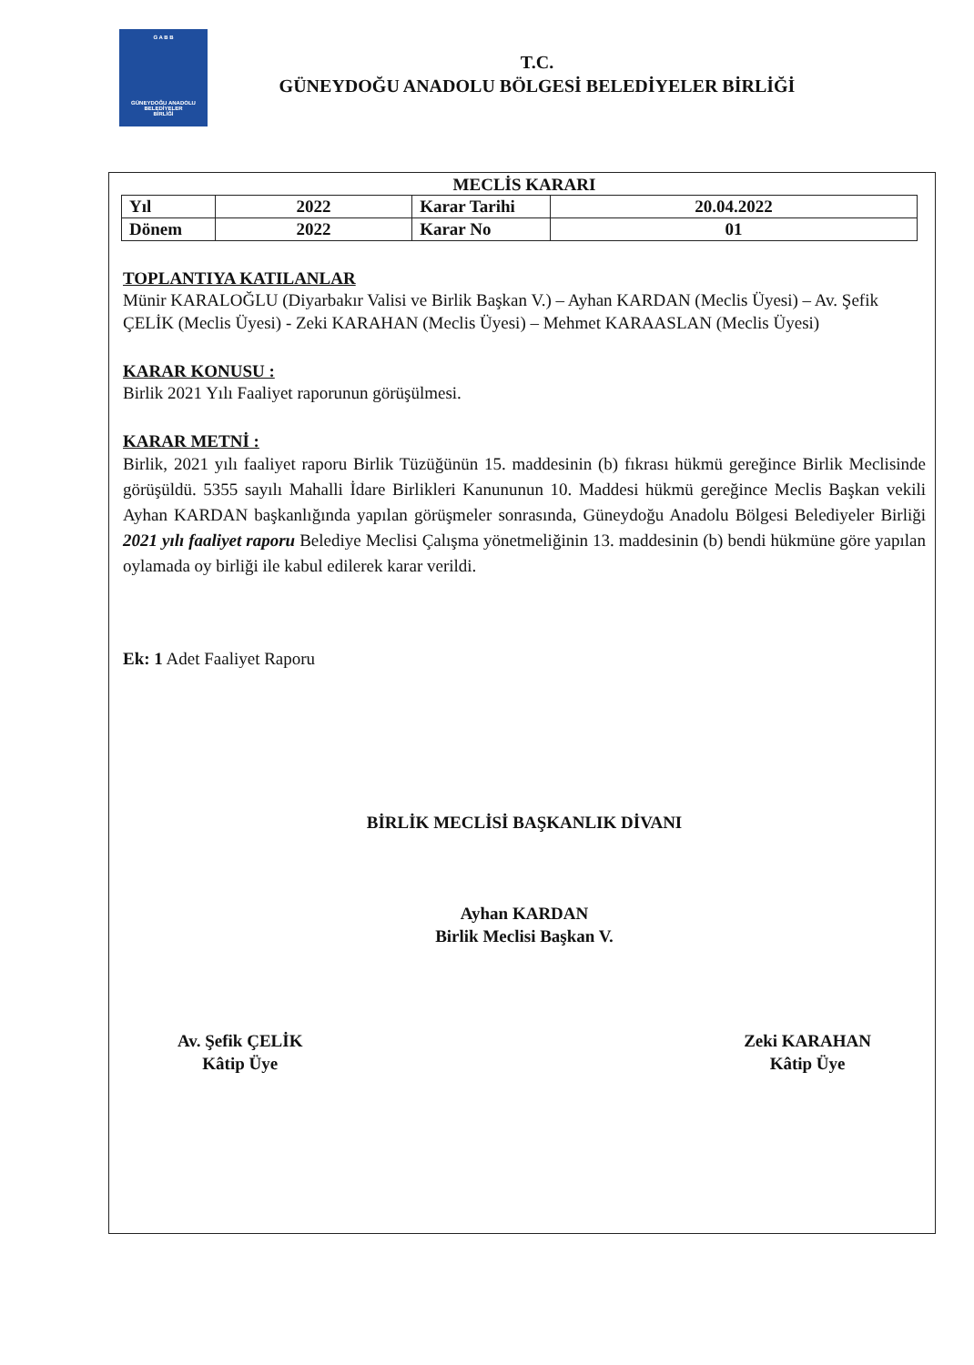G A B B
GÜNEYDOĞU ANADOLU
BELEDİYELER
BİRLİĞİ
T.C.
GÜNEYDOĞU ANADOLU BÖLGESİ BELEDİYELER BİRLİĞİ
MECLİS KARARI
| Yıl | 2022 | Karar Tarihi | 20.04.2022 |
| Dönem | 2022 | Karar No | 01 |
TOPLANTIYA KATILANLAR
Münir KARALOĞLU (Diyarbakır Valisi ve Birlik Başkan V.) – Ayhan KARDAN (Meclis Üyesi) – Av. Şefik ÇELİK (Meclis Üyesi) - Zeki KARAHAN (Meclis Üyesi) – Mehmet KARAASLAN (Meclis Üyesi)
KARAR KONUSU :
Birlik 2021 Yılı Faaliyet raporunun görüşülmesi.
KARAR METNİ :
Birlik, 2021 yılı faaliyet raporu Birlik Tüzüğünün 15. maddesinin (b) fıkrası hükmü gereğince Birlik Meclisinde görüşüldü. 5355 sayılı Mahalli İdare Birlikleri Kanununun 10. Maddesi hükmü gereğince Meclis Başkan vekili Ayhan KARDAN başkanlığında yapılan görüşmeler sonrasında, Güneydoğu Anadolu Bölgesi Belediyeler Birliği 2021 yılı faaliyet raporu Belediye Meclisi Çalışma yönetmeliğinin 13. maddesinin (b) bendi hükmüne göre yapılan oylamada oy birliği ile kabul edilerek karar verildi.
Ek: 1 Adet Faaliyet Raporu
BİRLİK MECLİSİ BAŞKANLIK DİVANI
Ayhan KARDAN
Birlik Meclisi Başkan V.
Av. Şefik ÇELİK
Kâtip Üye
Zeki KARAHAN
Kâtip Üye